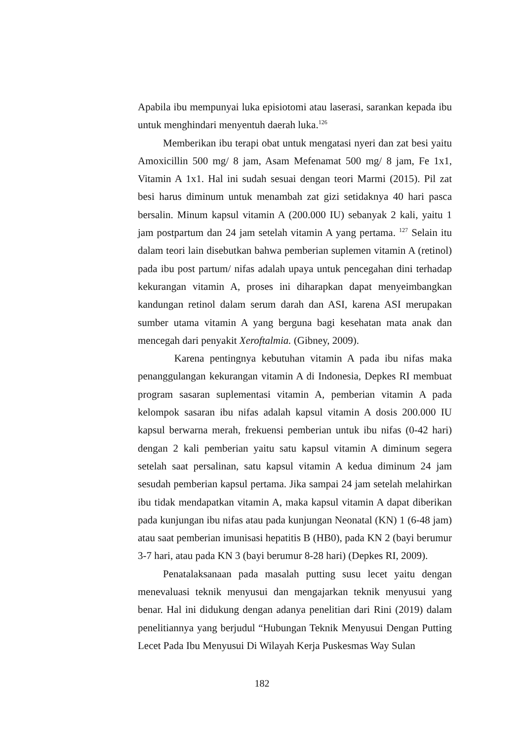Apabila ibu mempunyai luka episiotomi atau laserasi, sarankan kepada ibu untuk menghindari menyentuh daerah luka.<sup>126</sup>
Memberikan ibu terapi obat untuk mengatasi nyeri dan zat besi yaitu Amoxicillin 500 mg/ 8 jam, Asam Mefenamat 500 mg/ 8 jam, Fe 1x1, Vitamin A 1x1. Hal ini sudah sesuai dengan teori Marmi (2015). Pil zat besi harus diminum untuk menambah zat gizi setidaknya 40 hari pasca bersalin. Minum kapsul vitamin A (200.000 IU) sebanyak 2 kali, yaitu 1 jam postpartum dan 24 jam setelah vitamin A yang pertama. <sup>127</sup> Selain itu dalam teori lain disebutkan bahwa pemberian suplemen vitamin A (retinol) pada ibu post partum/ nifas adalah upaya untuk pencegahan dini terhadap kekurangan vitamin A, proses ini diharapkan dapat menyeimbangkan kandungan retinol dalam serum darah dan ASI, karena ASI merupakan sumber utama vitamin A yang berguna bagi kesehatan mata anak dan mencegah dari penyakit Xeroftalmia. (Gibney, 2009).
Karena pentingnya kebutuhan vitamin A pada ibu nifas maka penanggulangan kekurangan vitamin A di Indonesia, Depkes RI membuat program sasaran suplementasi vitamin A, pemberian vitamin A pada kelompok sasaran ibu nifas adalah kapsul vitamin A dosis 200.000 IU kapsul berwarna merah, frekuensi pemberian untuk ibu nifas (0-42 hari) dengan 2 kali pemberian yaitu satu kapsul vitamin A diminum segera setelah saat persalinan, satu kapsul vitamin A kedua diminum 24 jam sesudah pemberian kapsul pertama. Jika sampai 24 jam setelah melahirkan ibu tidak mendapatkan vitamin A, maka kapsul vitamin A dapat diberikan pada kunjungan ibu nifas atau pada kunjungan Neonatal (KN) 1 (6-48 jam) atau saat pemberian imunisasi hepatitis B (HB0), pada KN 2 (bayi berumur 3-7 hari, atau pada KN 3 (bayi berumur 8-28 hari) (Depkes RI, 2009).
Penatalaksanaan pada masalah putting susu lecet yaitu dengan menevaluasi teknik menyusui dan mengajarkan teknik menyusui yang benar. Hal ini didukung dengan adanya penelitian dari Rini (2019) dalam penelitiannya yang berjudul “Hubungan Teknik Menyusui Dengan Putting Lecet Pada Ibu Menyusui Di Wilayah Kerja Puskesmas Way Sulan
182